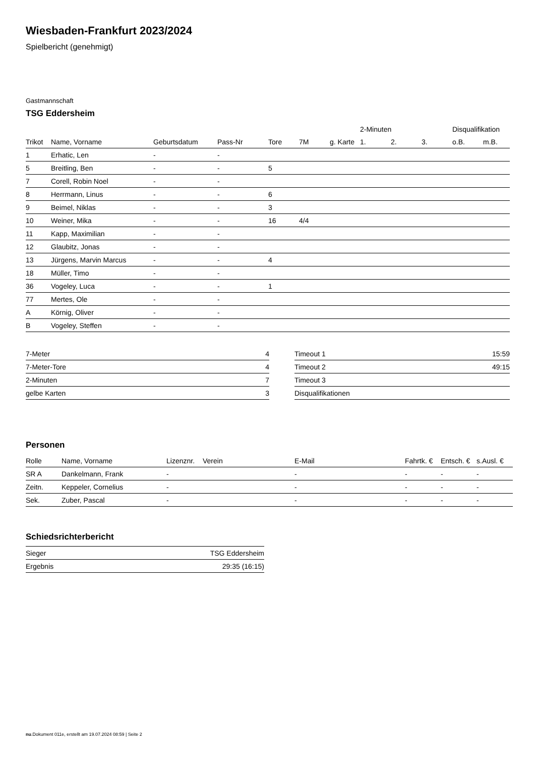Wiesbaden-Frankfurt 2023/2024
Spielbericht (genehmigt)
Gastmannschaft
TSG Eddersheim
| | | | | | | | 2-Minuten | | | Disqualifikation | |
| --- | --- | --- | --- | --- | --- | --- | --- | --- | --- | --- | --- |
| Trikot | Name, Vorname | Geburtsdatum | Pass-Nr | Tore | 7M | g. Karte | 1. | 2. | 3. | o.B. | m.B. |
| 1 | Erhatic, Len | - | - | | | | | | | | |
| 5 | Breitling, Ben | - | - | 5 | | | | | | | |
| 7 | Corell, Robin Noel | - | - | | | | | | | | |
| 8 | Herrmann, Linus | - | - | 6 | | | | | | | |
| 9 | Beimel, Niklas | - | - | 3 | | | | | | | |
| 10 | Weiner, Mika | - | - | 16 | 4/4 | | | | | | |
| 11 | Kapp, Maximilian | - | - | | | | | | | | |
| 12 | Glaubitz, Jonas | - | - | | | | | | | | |
| 13 | Jürgens, Marvin Marcus | - | - | 4 | | | | | | | |
| 18 | Müller, Timo | - | - | | | | | | | | |
| 36 | Vogeley, Luca | - | - | 1 | | | | | | | |
| 77 | Mertes, Ole | - | - | | | | | | | | |
| A | Körnig, Oliver | - | - | | | | | | | | |
| B | Vogeley, Steffen | - | - | | | | | | | | |
| 7-Meter | 4 |
| 7-Meter-Tore | 4 |
| 2-Minuten | 7 |
| gelbe Karten | 3 |
| Timeout 1 | 15:59 |
| Timeout 2 | 49:15 |
| Timeout 3 | |
| Disqualifikationen | |
Personen
| Rolle | Name, Vorname | Lizenznr. | Verein | E-Mail | Fahrtk. € | Entsch. € | s.Ausl. € |
| --- | --- | --- | --- | --- | --- | --- | --- |
| SR A | Dankelmann, Frank | - | | - | - | - | - |
| Zeitn. | Keppeler, Cornelius | - | | - | - | - | - |
| Sek. | Zuber, Pascal | - | | - | - | - | - |
Schiedsrichterbericht
| Sieger | TSG Eddersheim |
| Ergebnis | 29:35 (16:15) |
nu.Dokument 011e, erstellt am 19.07.2024 08:59 | Seite 2